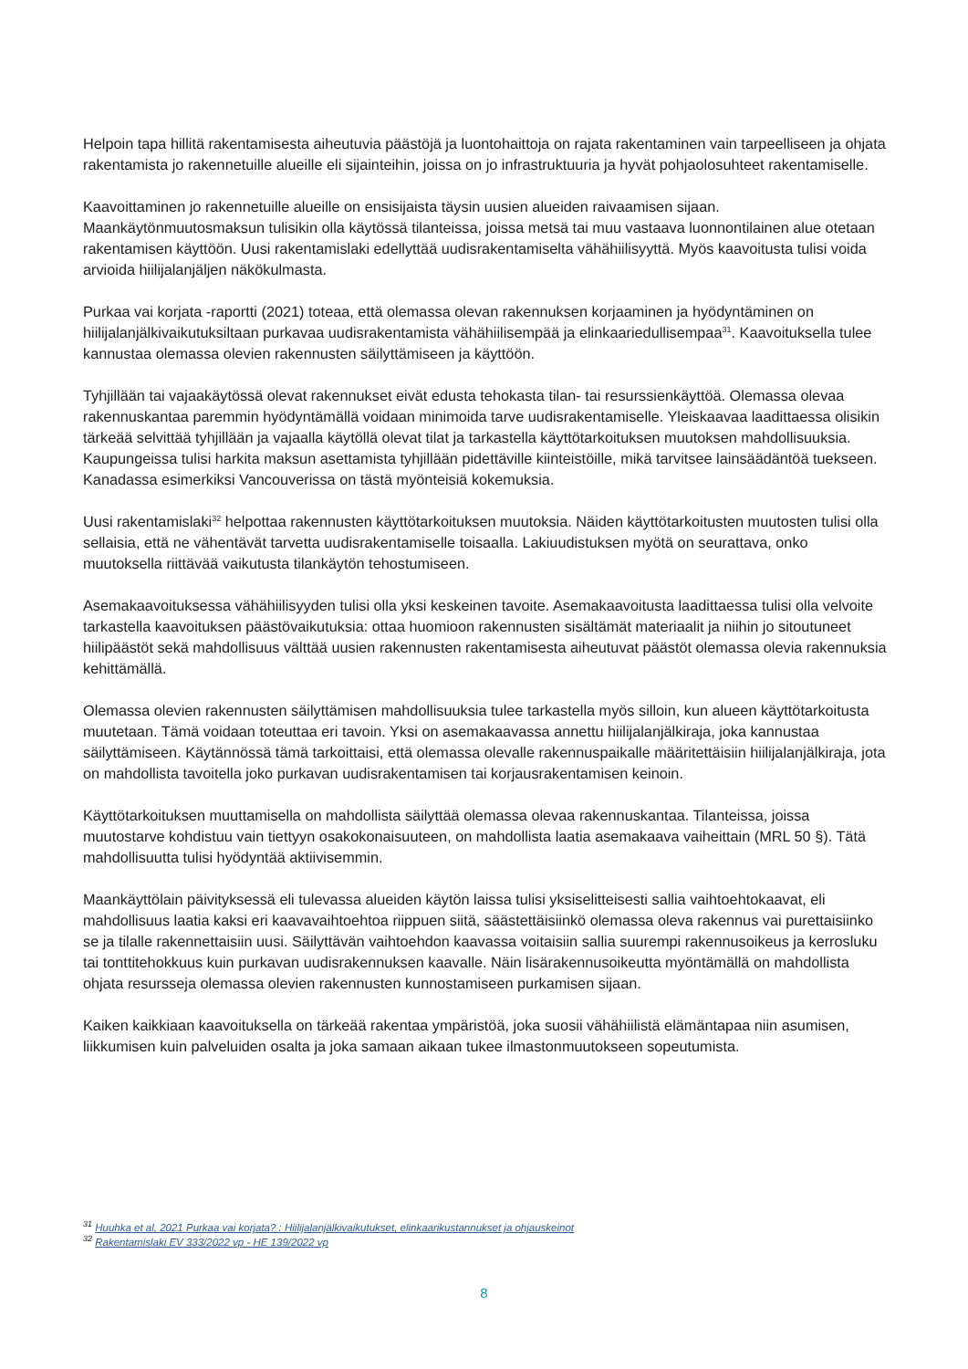Helpoin tapa hillitä rakentamisesta aiheutuvia päästöjä ja luontohaittoja on rajata rakentaminen vain tarpeelliseen ja ohjata rakentamista jo rakennetuille alueille eli sijainteihin, joissa on jo infrastruktuuria ja hyvät pohjaolosuhteet rakentamiselle.
Kaavoittaminen jo rakennetuille alueille on ensisijaista täysin uusien alueiden raivaamisen sijaan. Maankäytönmuutosmaksun tulisikin olla käytössä tilanteissa, joissa metsä tai muu vastaava luonnontilainen alue otetaan rakentamisen käyttöön. Uusi rakentamislaki edellyttää uudisrakentamiselta vähähiilisyyttä. Myös kaavoitusta tulisi voida arvioida hiilijalanjäljen näkökulmasta.
Purkaa vai korjata -raportti (2021) toteaa, että olemassa olevan rakennuksen korjaaminen ja hyödyntäminen on hiilijalanjälkivaikutuksiltaan purkavaa uudisrakentamista vähähiilisempää ja elinkaariedullisempaa<sup>31</sup>. Kaavoituksella tulee kannustaa olemassa olevien rakennusten säilyttämiseen ja käyttöön.
Tyhjillään tai vajaakäytössä olevat rakennukset eivät edusta tehokasta tilan- tai resurssienkäyttöä. Olemassa olevaa rakennuskantaa paremmin hyödyntämällä voidaan minimoida tarve uudisrakentamiselle. Yleiskaavaa laadittaessa olisikin tärkeää selvittää tyhjillään ja vajaalla käytöllä olevat tilat ja tarkastella käyttötarkoituksen muutoksen mahdollisuuksia. Kaupungeissa tulisi harkita maksun asettamista tyhjillään pidettäville kiinteistöille, mikä tarvitsee lainsäädäntöä tuekseen. Kanadassa esimerkiksi Vancouverissa on tästä myönteisiä kokemuksia.
Uusi rakentamislaki<sup>32</sup> helpottaa rakennusten käyttötarkoituksen muutoksia. Näiden käyttötarkoitusten muutosten tulisi olla sellaisia, että ne vähentävät tarvetta uudisrakentamiselle toisaalla. Lakiuudistuksen myötä on seurattava, onko muutoksella riittävää vaikutusta tilankäytön tehostumiseen.
Asemakaavoituksessa vähähiilisyyden tulisi olla yksi keskeinen tavoite. Asemakaavoitusta laadittaessa tulisi olla velvoite tarkastella kaavoituksen päästövaikutuksia: ottaa huomioon rakennusten sisältämät materiaalit ja niihin jo sitoutuneet hiilipäästöt sekä mahdollisuus välttää uusien rakennusten rakentamisesta aiheutuvat päästöt olemassa olevia rakennuksia kehittämällä.
Olemassa olevien rakennusten säilyttämisen mahdollisuuksia tulee tarkastella myös silloin, kun alueen käyttötarkoitusta muutetaan. Tämä voidaan toteuttaa eri tavoin. Yksi on asemakaavassa annettu hiilijalanjälkiraja, joka kannustaa säilyttämiseen. Käytännössä tämä tarkoittaisi, että olemassa olevalle rakennuspaikalle määritettäisiin hiilijalanjälkiraja, jota on mahdollista tavoitella joko purkavan uudisrakentamisen tai korjausrakentamisen keinoin.
Käyttötarkoituksen muuttamisella on mahdollista säilyttää olemassa olevaa rakennuskantaa. Tilanteissa, joissa muutostarve kohdistuu vain tiettyyn osakokonaisuuteen, on mahdollista laatia asemakaava vaiheittain (MRL 50 §). Tätä mahdollisuutta tulisi hyödyntää aktiivisemmin.
Maankäyttölain päivityksessä eli tulevassa alueiden käytön laissa tulisi yksiselitteisesti sallia vaihtoehtokaavat, eli mahdollisuus laatia kaksi eri kaavavaihtoehtoa riippuen siitä, säästettäisiinkö olemassa oleva rakennus vai purettaisiinko se ja tilalle rakennettaisiin uusi. Säilyttävän vaihtoehdon kaavassa voitaisiin sallia suurempi rakennusoikeus ja kerrosluku tai tonttitehokkuus kuin purkavan uudisrakennuksen kaavalle. Näin lisärakennusoikeutta myöntämällä on mahdollista ohjata resursseja olemassa olevien rakennusten kunnostamiseen purkamisen sijaan.
Kaiken kaikkiaan kaavoituksella on tärkeää rakentaa ympäristöä, joka suosii vähähiilistä elämäntapaa niin asumisen, liikkumisen kuin palveluiden osalta ja joka samaan aikaan tukee ilmastonmuutokseen sopeutumista.
<sup>31</sup> Huuhka et al, 2021 Purkaa vai korjata? : Hiilijalanjälkivaikutukset, elinkaarikustannukset ja ohjauskeinot
<sup>32</sup> Rakentamislaki EV 333/2022 vp - HE 139/2022 vp
8